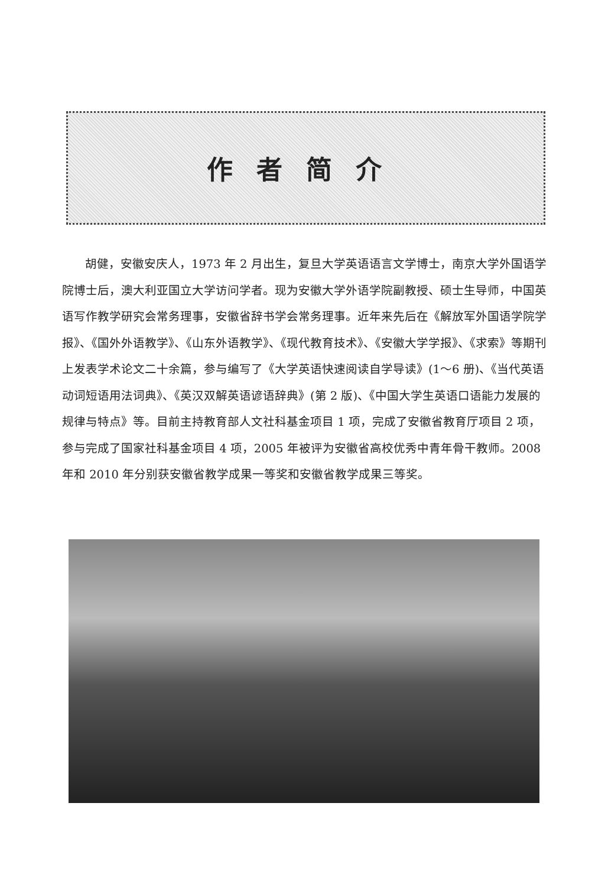作者简介
胡健，安徽安庆人，1973 年 2 月出生，复旦大学英语语言文学博士，南京大学外国语学院博士后，澳大利亚国立大学访问学者。现为安徽大学外语学院副教授、硕士生导师，中国英语写作教学研究会常务理事，安徽省辞书学会常务理事。近年来先后在《解放军外国语学院学报》、《国外外语教学》、《山东外语教学》、《现代教育技术》、《安徽大学学报》、《求索》等期刊上发表学术论文二十余篇，参与编写了《大学英语快速阅读自学导读》(1～6 册)、《当代英语动词短语用法词典》、《英汉双解英语谚语辞典》(第 2 版)、《中国大学生英语口语能力发展的规律与特点》等。目前主持教育部人文社科基金项目 1 项，完成了安徽省教育厅项目 2 项，参与完成了国家社科基金项目 4 项，2005 年被评为安徽省高校优秀中青年骨干教师。2008 年和 2010 年分别获安徽省教学成果一等奖和安徽省教学成果三等奖。